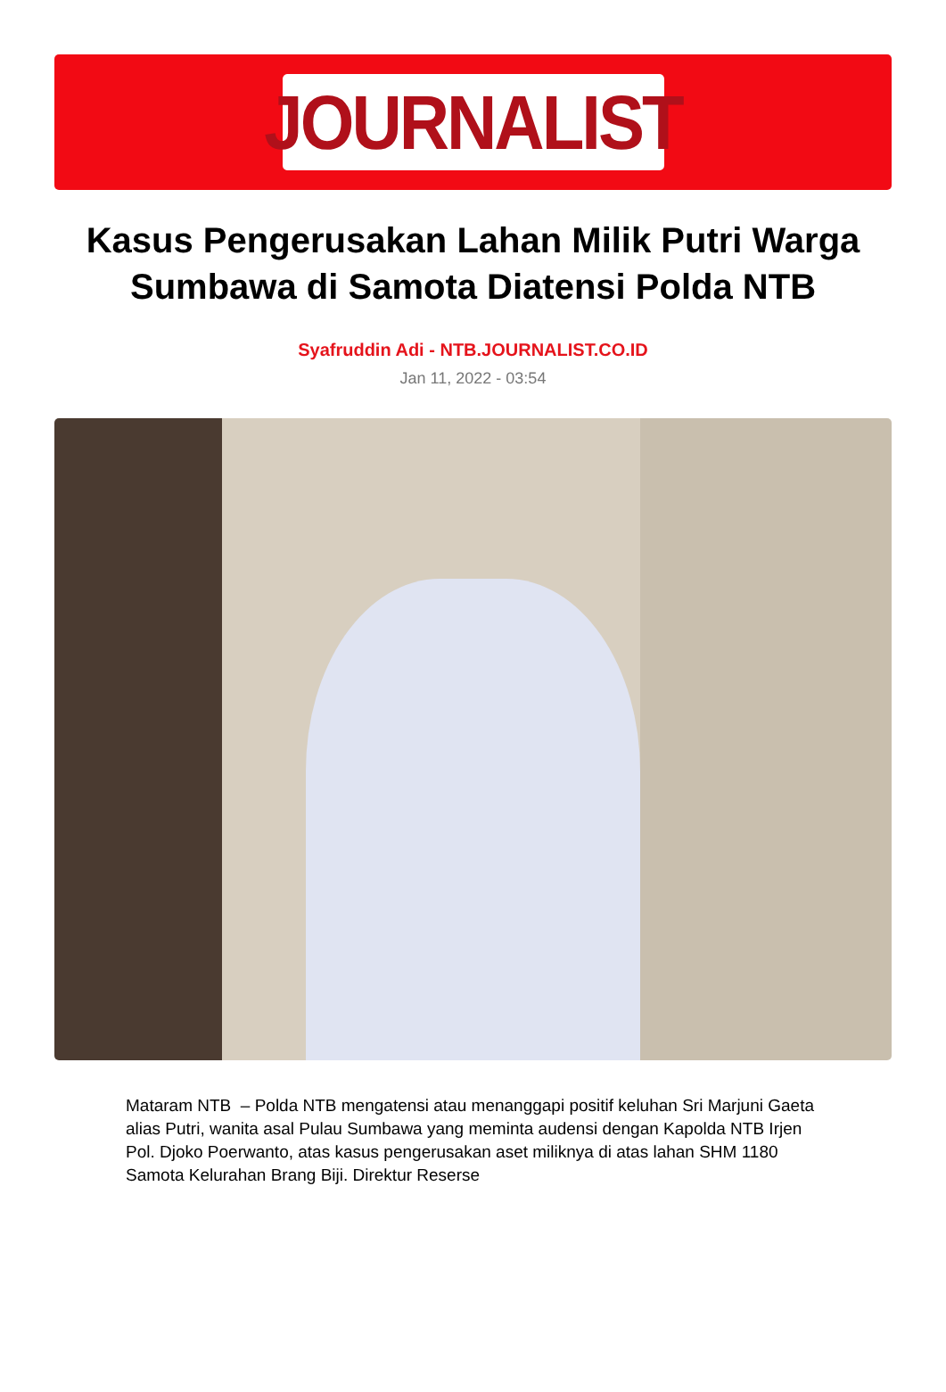JOURNALIST
Kasus Pengerusakan Lahan Milik Putri Warga Sumbawa di Samota Diatensi Polda NTB
Syafruddin Adi - NTB.JOURNALIST.CO.ID
Jan 11, 2022 - 03:54
Mataram NTB – Polda NTB mengatensi atau menanggapi positif keluhan Sri Marjuni Gaeta alias Putri, wanita asal Pulau Sumbawa yang meminta audensi dengan Kapolda NTB Irjen Pol. Djoko Poerwanto, atas kasus pengerusakan aset miliknya di atas lahan SHM 1180 Samota Kelurahan Brang Biji. Direktur Reserse